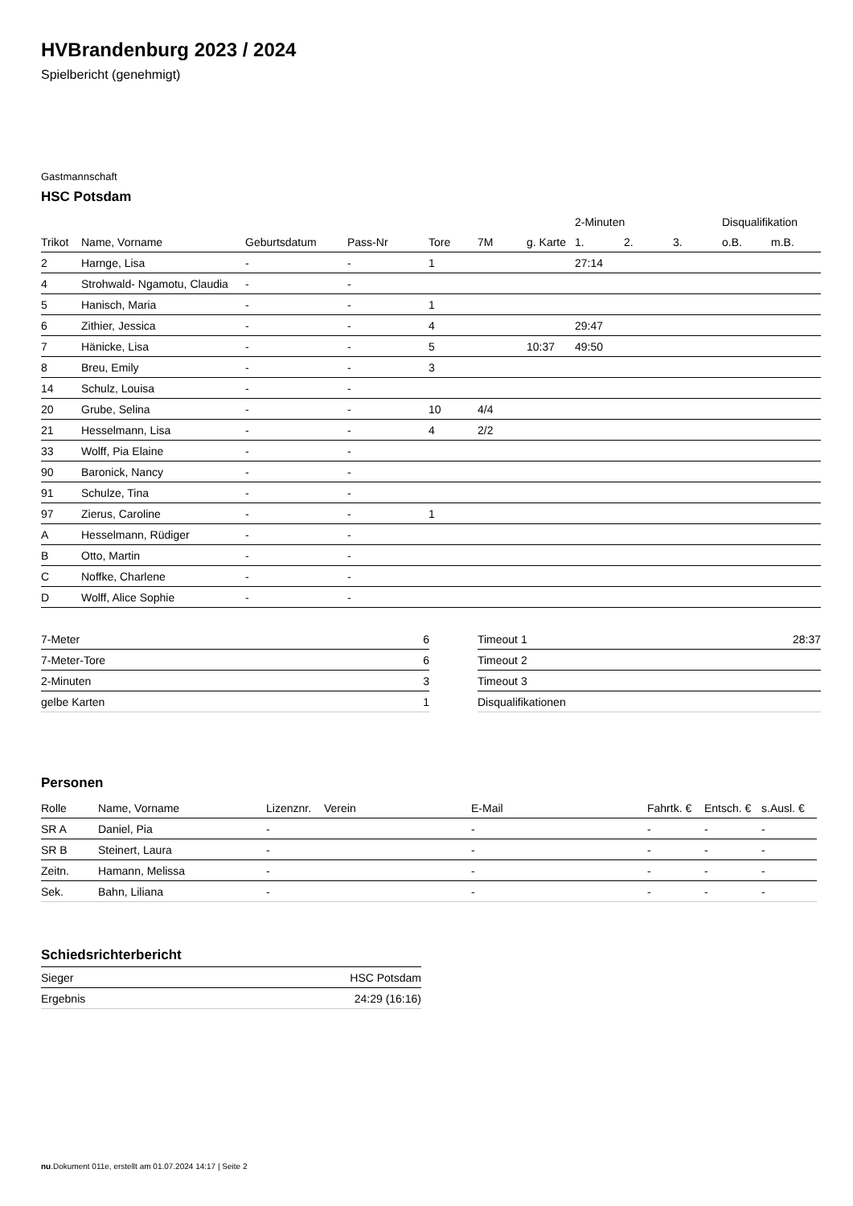HVBrandenburg 2023 / 2024
Spielbericht (genehmigt)
Gastmannschaft
HSC Potsdam
| | | | | | | | 2-Minuten | | | Disqualifikation | |
| --- | --- | --- | --- | --- | --- | --- | --- | --- | --- | --- | --- |
| Trikot | Name, Vorname | Geburtsdatum | Pass-Nr | Tore | 7M | g. Karte | 1. | 2. | 3. | o.B. | m.B. |
| 2 | Harnge, Lisa | - | - | 1 | | | 27:14 | | | | |
| 4 | Strohwald- Ngamotu, Claudia | - | - | | | | | | | | |
| 5 | Hanisch, Maria | - | - | 1 | | | | | | | |
| 6 | Zithier, Jessica | - | - | 4 | | | 29:47 | | | | |
| 7 | Hänicke, Lisa | - | - | 5 | | 10:37 | 49:50 | | | | |
| 8 | Breu, Emily | - | - | 3 | | | | | | | |
| 14 | Schulz, Louisa | - | - | | | | | | | | |
| 20 | Grube, Selina | - | - | 10 | 4/4 | | | | | | |
| 21 | Hesselmann, Lisa | - | - | 4 | 2/2 | | | | | | |
| 33 | Wolff, Pia Elaine | - | - | | | | | | | | |
| 90 | Baronick, Nancy | - | - | | | | | | | | |
| 91 | Schulze, Tina | - | - | | | | | | | | |
| 97 | Zierus, Caroline | - | - | 1 | | | | | | | |
| A | Hesselmann, Rüdiger | - | - | | | | | | | | |
| B | Otto, Martin | - | - | | | | | | | | |
| C | Noffke, Charlene | - | - | | | | | | | | |
| D | Wolff, Alice Sophie | - | - | | | | | | | | |
| 7-Meter | 6 |
| 7-Meter-Tore | 6 |
| 2-Minuten | 3 |
| gelbe Karten | 1 |
| Timeout 1 | 28:37 |
| Timeout 2 | |
| Timeout 3 | |
| Disqualifikationen | |
Personen
| Rolle | Name, Vorname | Lizenznr. | Verein | E-Mail | Fahrtk. € | Entsch. € | s.Ausl. € |
| --- | --- | --- | --- | --- | --- | --- | --- |
| SR A | Daniel, Pia | - | | - | - | - | - |
| SR B | Steinert, Laura | - | | - | - | - | - |
| Zeitn. | Hamann, Melissa | - | | - | - | - | - |
| Sek. | Bahn, Liliana | - | | - | - | - | - |
Schiedsrichterbericht
| Sieger | HSC Potsdam |
| Ergebnis | 24:29 (16:16) |
nu.Dokument 011e, erstellt am 01.07.2024 14:17 | Seite 2